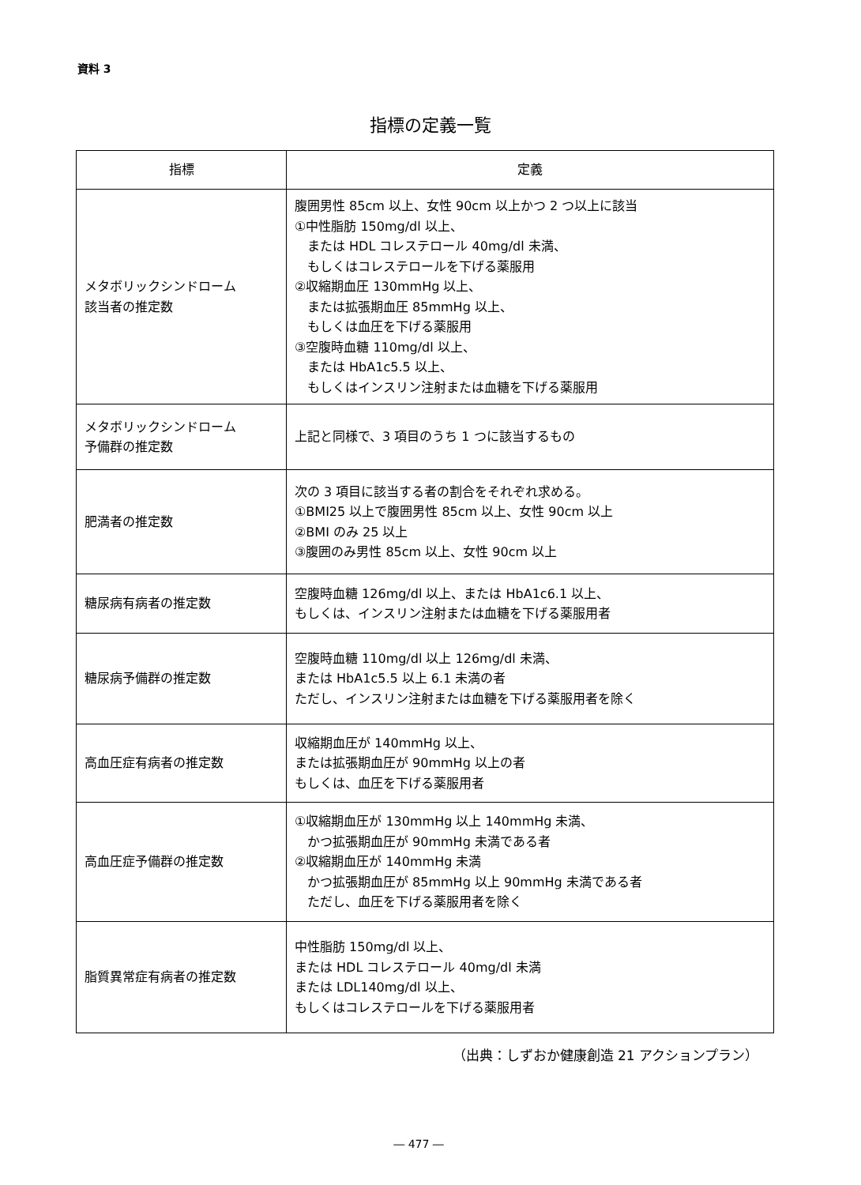資料 3
指標の定義一覧
| 指標 | 定義 |
| --- | --- |
| メタボリックシンドローム 該当者の推定数 | 腹囲男性 85cm 以上、女性 90cm 以上かつ 2 つ以上に該当 ①中性脂肪 150mg/dl 以上、 または HDL コレステロール 40mg/dl 未満、 もしくはコレステロールを下げる薬服用 ②収縮期血圧 130mmHg 以上、 または拡張期血圧 85mmHg 以上、 もしくは血圧を下げる薬服用 ③空腹時血糖 110mg/dl 以上、 または HbA1c5.5 以上、 もしくはインスリン注射または血糖を下げる薬服用 |
| メタボリックシンドローム 予備群の推定数 | 上記と同様で、3 項目のうち 1 つに該当するもの |
| 肥満者の推定数 | 次の 3 項目に該当する者の割合をそれぞれ求める。 ①BMI25 以上で腹囲男性 85cm 以上、女性 90cm 以上 ②BMI のみ 25 以上 ③腹囲のみ男性 85cm 以上、女性 90cm 以上 |
| 糖尿病有病者の推定数 | 空腹時血糖 126mg/dl 以上、または HbA1c6.1 以上、 もしくは、インスリン注射または血糖を下げる薬服用者 |
| 糖尿病予備群の推定数 | 空腹時血糖 110mg/dl 以上 126mg/dl 未満、 または HbA1c5.5 以上 6.1 未満の者 ただし、インスリン注射または血糖を下げる薬服用者を除く |
| 高血圧症有病者の推定数 | 収縮期血圧が 140mmHg 以上、 または拡張期血圧が 90mmHg 以上の者 もしくは、血圧を下げる薬服用者 |
| 高血圧症予備群の推定数 | ①収縮期血圧が 130mmHg 以上 140mmHg 未満、 かつ拡張期血圧が 90mmHg 未満である者 ②収縮期血圧が 140mmHg 未満 かつ拡張期血圧が 85mmHg 以上 90mmHg 未満である者 ただし、血圧を下げる薬服用者を除く |
| 脂質異常症有病者の推定数 | 中性脂肪 150mg/dl 以上、 または HDL コレステロール 40mg/dl 未満 または LDL140mg/dl 以上、 もしくはコレステロールを下げる薬服用者 |
（出典：しずおか健康創造 21 アクションプラン）
― 477 ―